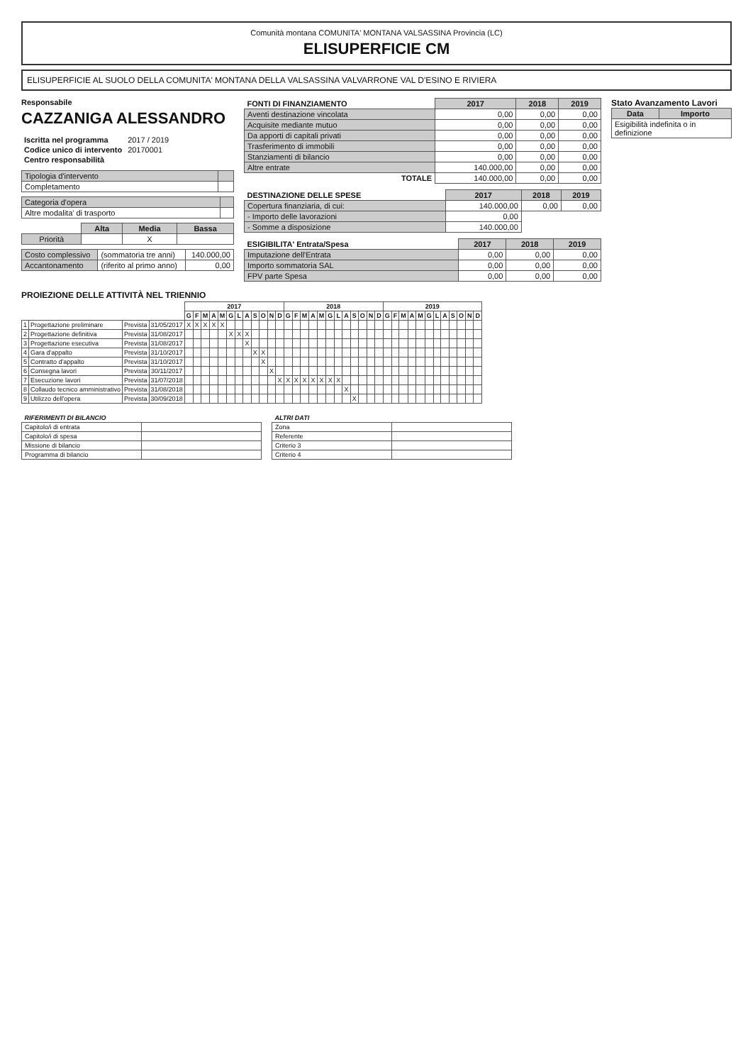Comunità montana COMUNITA' MONTANA VALSASSINA Provincia (LC)
ELISUPERFICIE CM
ELISUPERFICIE AL SUOLO DELLA COMUNITA' MONTANA DELLA VALSASSINA VALVARRONE VAL D'ESINO E RIVIERA
Responsabile
CAZZANIGA ALESSANDRO
| Iscritta nel programma | 2017 / 2019 |
| Codice unico di intervento | 20170001 |
| Centro responsabilità | |
| Tipologia d'intervento | |
| Completamento | |
| Categoria d'opera | |
| Altre modalita' di trasporto | |
| | Alta | Media | Bassa |
| Priorità | | X | |
| Costo complessivo | (sommatoria tre anni) | 140.000,00 |
| Accantonamento | (riferito al primo anno) | 0,00 |
| FONTI DI FINANZIAMENTO | 2017 | 2018 | 2019 |
| --- | --- | --- | --- |
| Aventi destinazione vincolata | 0,00 | 0,00 | 0,00 |
| Acquisite mediante mutuo | 0,00 | 0,00 | 0,00 |
| Da apporti di capitali privati | 0,00 | 0,00 | 0,00 |
| Trasferimento di immobili | 0,00 | 0,00 | 0,00 |
| Stanziamenti di bilancio | 0,00 | 0,00 | 0,00 |
| Altre entrate | 140.000,00 | 0,00 | 0,00 |
| TOTALE | 140.000,00 | 0,00 | 0,00 |
| DESTINAZIONE DELLE SPESE | 2017 | 2018 | 2019 |
| --- | --- | --- | --- |
| Copertura finanziaria, di cui: | 140.000,00 | 0,00 | 0,00 |
| - Importo delle lavorazioni | 0,00 | | |
| - Somme a disposizione | 140.000,00 | | |
| ESIGIBILITA' Entrata/Spesa | 2017 | 2018 | 2019 |
| --- | --- | --- | --- |
| Imputazione dell'Entrata | 0,00 | 0,00 | 0,00 |
| Importo sommatoria SAL | 0,00 | 0,00 | 0,00 |
| FPV parte Spesa | 0,00 | 0,00 | 0,00 |
Stato Avanzamento Lavori
| Data | Importo |
| --- | --- |
| Esigibilità indefinita o in definizione | |
PROIEZIONE DELLE ATTIVITÀ NEL TRIENNIO
| | | | | 2017 | | | | | | | | | | | | 2018 | | | | | | | | | | | | 2019 | | | | | | | | | | | |
| --- | --- | --- | --- | --- | --- | --- | --- | --- | --- | --- | --- | --- | --- | --- | --- | --- | --- | --- | --- | --- | --- | --- | --- | --- | --- | --- | --- | --- | --- | --- | --- | --- | --- | --- | --- | --- | --- | --- | --- |
| | | | | G | F | M | A | M | G | L | A | S | O | N | D | G | F | M | A | M | G | L | A | S | O | N | D | G | F | M | A | M | G | L | A | S | O | N | D |
| 1 | Progettazione preliminare | Prevista | 31/05/2017 | X | X | X | X | X | | | | | | | | | | | | | | | | | | | | | | | | | | | | | | | |
| 2 | Progettazione definitiva | Prevista | 31/08/2017 | | | | | | X | X | X | | | | | | | | | | | | | | | | | | | | | | | | | | | | |
| 3 | Progettazione esecutiva | Prevista | 31/08/2017 | | | | | | | | X | | | | | | | | | | | | | | | | | | | | | | | | | | | | |
| 4 | Gara d'appalto | Prevista | 31/10/2017 | | | | | | | | | X | X | | | | | | | | | | | | | | | | | | | | | | | | | | |
| 5 | Contratto d'appalto | Prevista | 31/10/2017 | | | | | | | | | | X | | | | | | | | | | | | | | | | | | | | | | | | | | |
| 6 | Consegna lavori | Prevista | 30/11/2017 | | | | | | | | | | | X | | | | | | | | | | | | | | | | | | | | | | | | | |
| 7 | Esecuzione lavori | Prevista | 31/07/2018 | | | | | | | | | | | | X | X | X | X | X | X | X | X | | | | | | | | | | | | | | | | | |
| 8 | Collaudo tecnico amministrativo | Prevista | 31/08/2018 | | | | | | | | | | | | | | | | | | | | X | | | | | | | | | | | | | | | | |
| 9 | Utilizzo dell'opera | Prevista | 30/09/2018 | | | | | | | | | | | | | | | | | | | | | X | | | | | | | | | | | | | | | |
| RIFERIMENTI DI BILANCIO | |
| Capitolo/i di entrata | |
| Capitolo/i di spesa | |
| Missione di bilancio | |
| Programma di bilancio | |
| ALTRI DATI | |
| Zona | |
| Referente | |
| Criterio 3 | |
| Criterio 4 | |